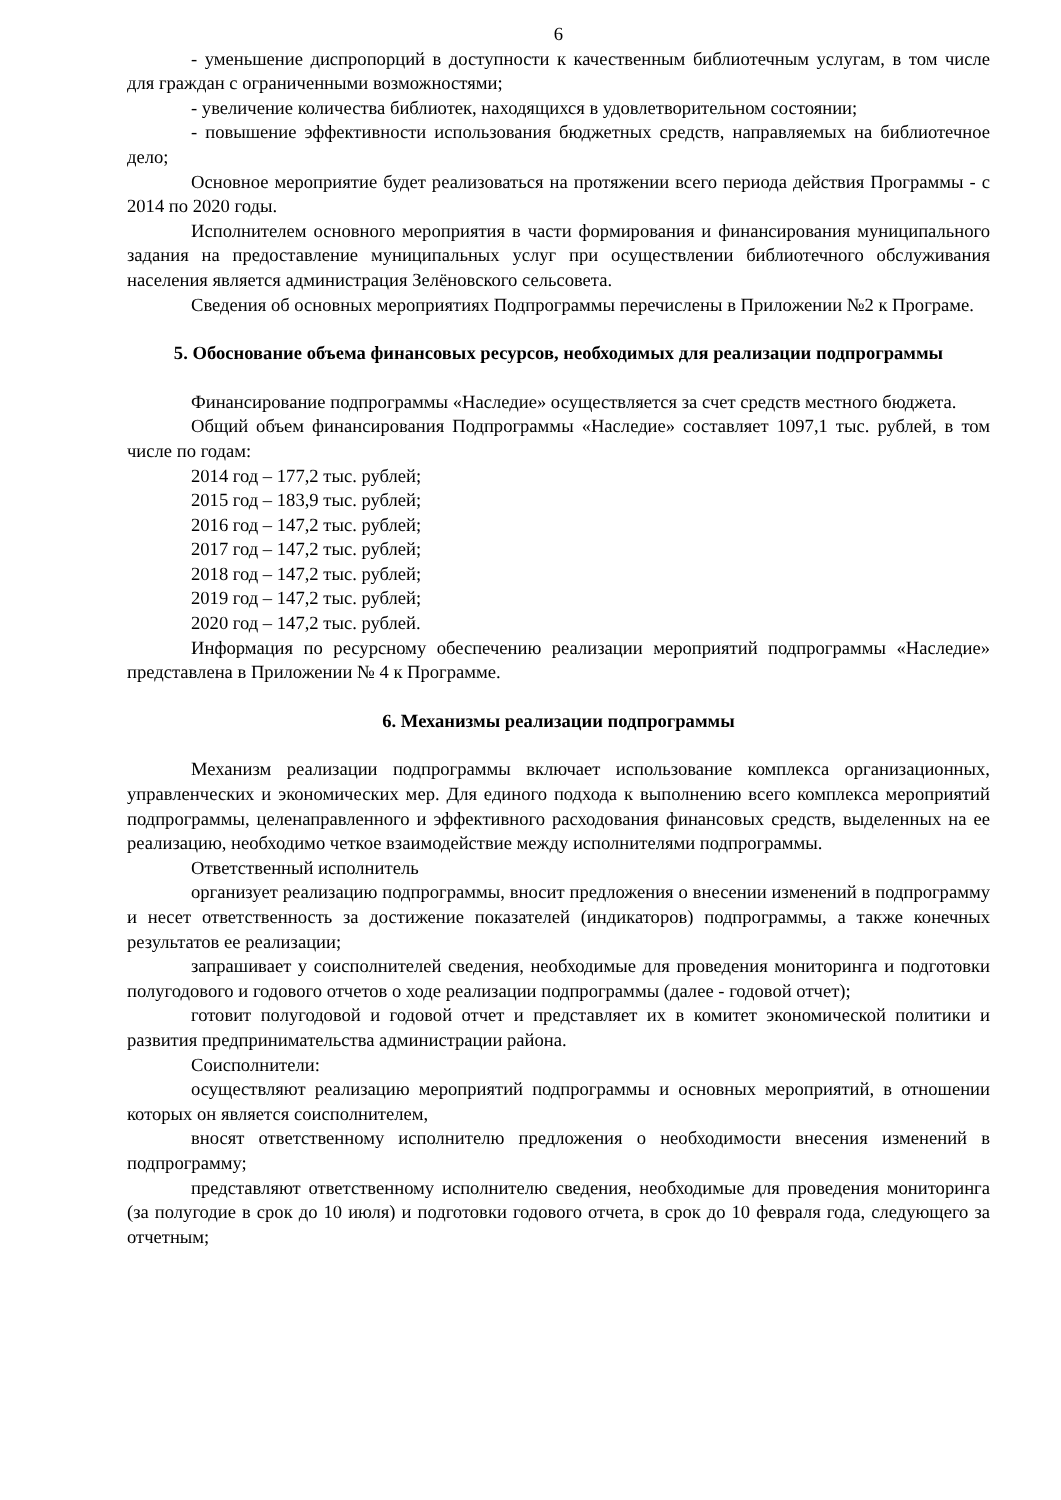6
- уменьшение диспропорций в доступности к качественным библиотечным услугам, в том числе для граждан с ограниченными возможностями;
- увеличение количества библиотек, находящихся в удовлетворительном состоянии;
- повышение эффективности использования бюджетных средств, направляемых на библиотечное дело;
Основное мероприятие будет реализоваться на протяжении всего периода действия Программы - с 2014 по 2020 годы.
Исполнителем основного мероприятия в части формирования и финансирования муниципального задания на предоставление муниципальных услуг при осуществлении библиотечного обслуживания населения является администрация Зелёновского сельсовета.
Сведения об основных мероприятиях Подпрограммы перечислены в Приложении №2 к Програме.
5. Обоснование объема финансовых ресурсов, необходимых для реализации подпрограммы
Финансирование подпрограммы «Наследие» осуществляется за счет средств местного бюджета.
Общий объем финансирования Подпрограммы «Наследие» составляет 1097,1 тыс. рублей, в том числе по годам:
2014 год – 177,2 тыс. рублей;
2015 год – 183,9 тыс. рублей;
2016 год – 147,2 тыс. рублей;
2017 год – 147,2 тыс. рублей;
2018 год – 147,2 тыс. рублей;
2019 год – 147,2 тыс. рублей;
2020 год – 147,2 тыс. рублей.
Информация по ресурсному обеспечению реализации мероприятий подпрограммы «Наследие» представлена в Приложении № 4 к Программе.
6. Механизмы реализации подпрограммы
Механизм реализации подпрограммы включает использование комплекса организационных, управленческих и экономических мер. Для единого подхода к выполнению всего комплекса мероприятий подпрограммы, целенаправленного и эффективного расходования финансовых средств, выделенных на ее реализацию, необходимо четкое взаимодействие между исполнителями подпрограммы.
Ответственный исполнитель
организует реализацию подпрограммы, вносит предложения о внесении изменений в подпрограмму и несет ответственность за достижение показателей (индикаторов) подпрограммы, а также конечных результатов ее реализации;
запрашивает у соисполнителей сведения, необходимые для проведения мониторинга и подготовки полугодового и годового отчетов о ходе реализации подпрограммы (далее - годовой отчет);
готовит полугодовой и годовой отчет и представляет их в комитет экономической политики и развития предпринимательства администрации района.
Соисполнители:
осуществляют реализацию мероприятий подпрограммы и основных мероприятий, в отношении которых он является соисполнителем,
вносят ответственному исполнителю предложения о необходимости внесения изменений в подпрограмму;
представляют ответственному исполнителю сведения, необходимые для проведения мониторинга (за полугодие в срок до 10 июля) и подготовки годового отчета, в срок до 10 февраля года, следующего за отчетным;